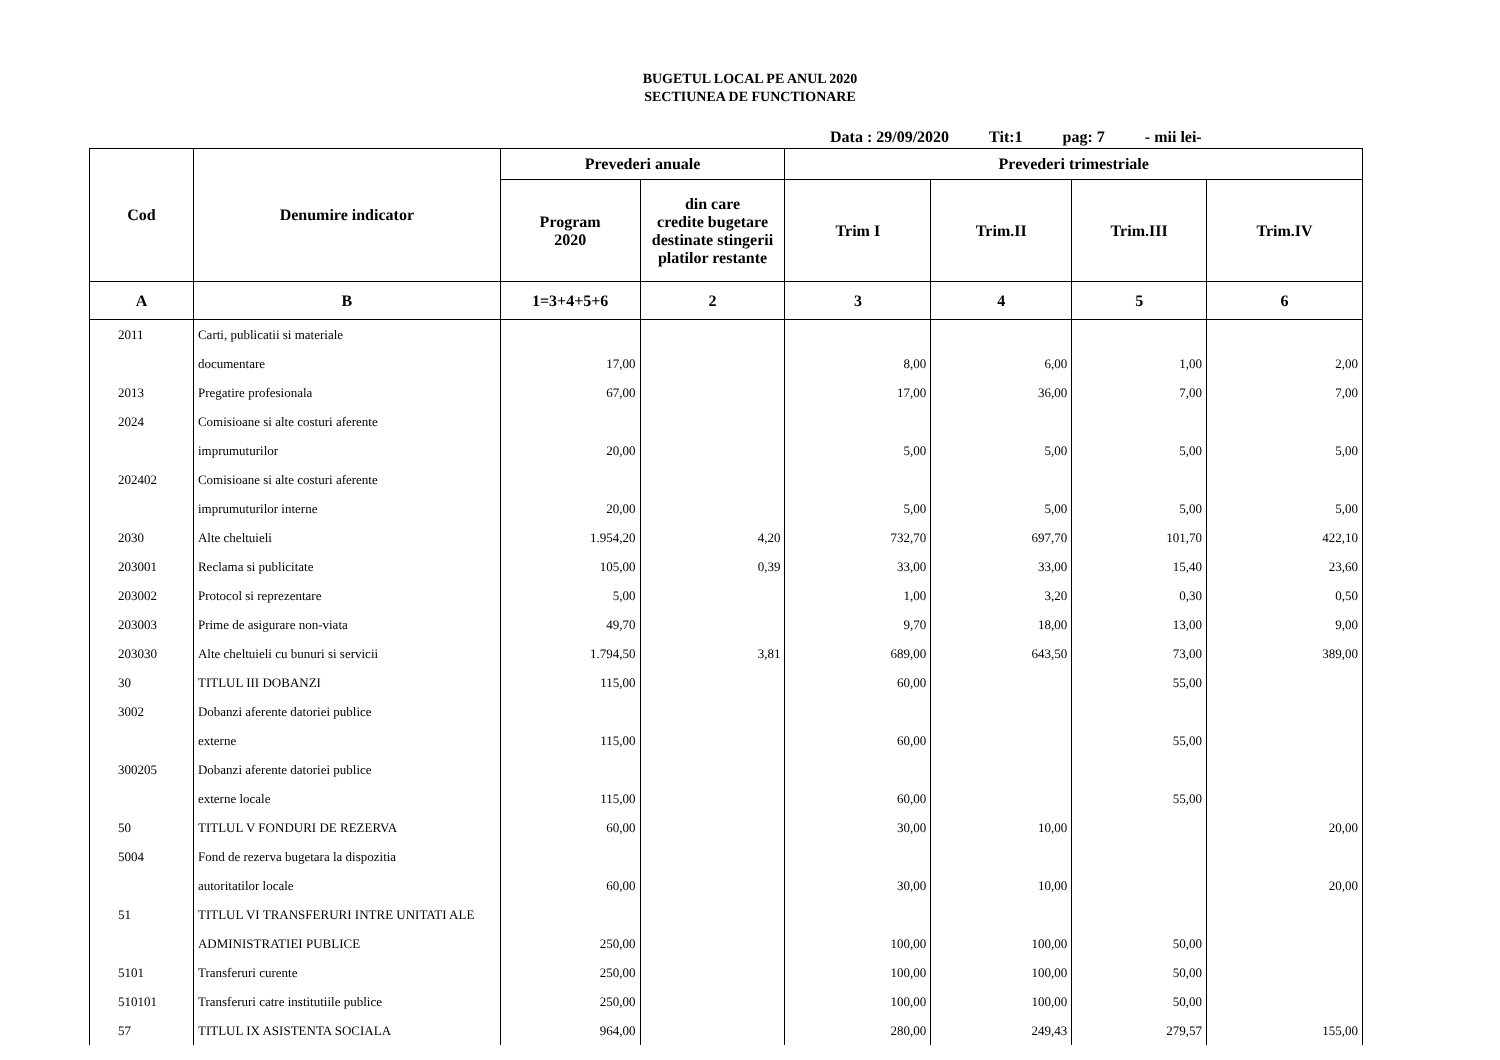BUGETUL LOCAL PE ANUL 2020
SECTIUNEA DE FUNCTIONARE
Data : 29/09/2020 Tit:1 pag: 7 - mii lei-
| Cod | Denumire indicator | Prevederi anuale | | Prevederi trimestriale | | | |
| --- | --- | --- | --- | --- | --- | --- | --- |
| | | Program 2020 | din care credite bugetare destinate stingerii platilor restante | Trim I | Trim.II | Trim.III | Trim.IV |
| A | B | 1=3+4+5+6 | 2 | 3 | 4 | 5 | 6 |
| 2011 | Carti, publicatii si materiale | | | | | | |
| | documentare | 17,00 | | 8,00 | 6,00 | 1,00 | 2,00 |
| 2013 | Pregatire profesionala | 67,00 | | 17,00 | 36,00 | 7,00 | 7,00 |
| 2024 | Comisioane si alte costuri aferente | | | | | | |
| | imprumuturilor | 20,00 | | 5,00 | 5,00 | 5,00 | 5,00 |
| 202402 | Comisioane si alte costuri aferente | | | | | | |
| | imprumuturilor interne | 20,00 | | 5,00 | 5,00 | 5,00 | 5,00 |
| 2030 | Alte cheltuieli | 1.954,20 | 4,20 | 732,70 | 697,70 | 101,70 | 422,10 |
| 203001 | Reclama si publicitate | 105,00 | 0,39 | 33,00 | 33,00 | 15,40 | 23,60 |
| 203002 | Protocol si reprezentare | 5,00 | | 1,00 | 3,20 | 0,30 | 0,50 |
| 203003 | Prime de asigurare non-viata | 49,70 | | 9,70 | 18,00 | 13,00 | 9,00 |
| 203030 | Alte cheltuieli cu bunuri si servicii | 1.794,50 | 3,81 | 689,00 | 643,50 | 73,00 | 389,00 |
| 30 | TITLUL III DOBANZI | 115,00 | | 60,00 | | 55,00 | |
| 3002 | Dobanzi aferente datoriei publice | | | | | | |
| | externe | 115,00 | | 60,00 | | 55,00 | |
| 300205 | Dobanzi aferente datoriei publice | | | | | | |
| | externe locale | 115,00 | | 60,00 | | 55,00 | |
| 50 | TITLUL V FONDURI DE REZERVA | 60,00 | | 30,00 | 10,00 | | 20,00 |
| 5004 | Fond de rezerva bugetara la dispozitia | | | | | | |
| | autoritatilor locale | 60,00 | | 30,00 | 10,00 | | 20,00 |
| 51 | TITLUL VI TRANSFERURI INTRE UNITATI ALE | | | | | | |
| | ADMINISTRATIEI PUBLICE | 250,00 | | 100,00 | 100,00 | 50,00 | |
| 5101 | Transferuri curente | 250,00 | | 100,00 | 100,00 | 50,00 | |
| 510101 | Transferuri catre institutiile publice | 250,00 | | 100,00 | 100,00 | 50,00 | |
| 57 | TITLUL IX ASISTENTA SOCIALA | 964,00 | | 280,00 | 249,43 | 279,57 | 155,00 |